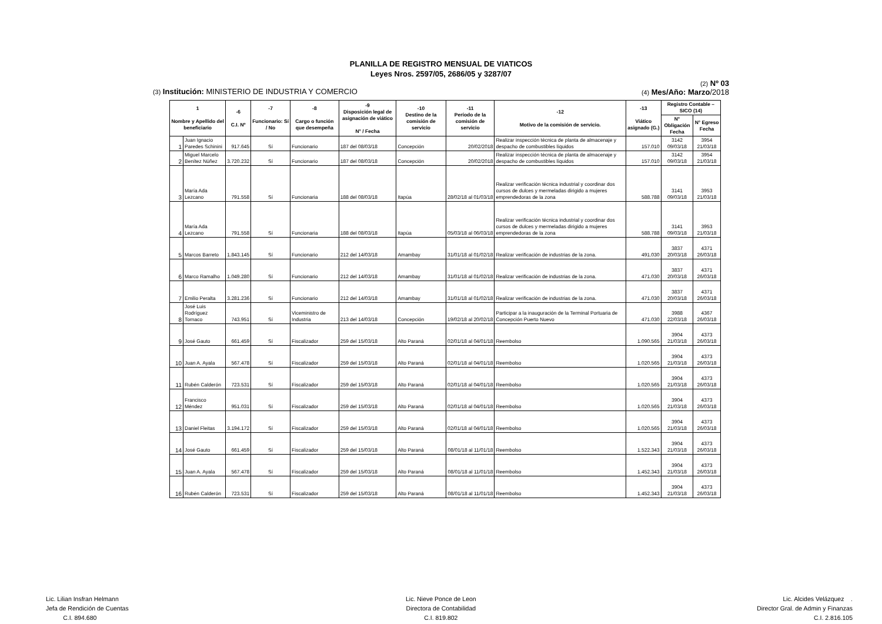PLANILLA DE REGISTRO MENSUAL DE VIATICOS
Leyes Nros. 2597/05, 2686/05 y 3287/07
(3) Institución: MINISTERIO DE INDUSTRIA Y COMERCIO
(2) Nº 03
(4) Mes/Año: Marzo/2018
| 1 Nombre y Apellido del beneficiario | | -6 C.I. Nº | -7 Funcionario: Sí / No | -8 Cargo o función que desempeña | -9 Disposición legal de asignación de viático N° / Fecha | -10 Destino de la comisión de servicio | -11 Período de la comisión de servicio | -12 Motivo de la comisión de servicio. | -13 Viático asignado (G.) | Registro Contable – SICO (14) | |
| --- | --- | --- | --- | --- | --- | --- | --- | --- | --- | --- | --- |
| | | | | | | | | | | N° Obligación Fecha | N° Egreso Fecha |
| 1 | Juan Ignacio Paredes Schinini | 917.645 | Sí | Funcionario | 187 del 08/03/18 | Concepción | 20/02/2018 | Realizar inspección técnica de planta de almacenaje y despacho de combustibles líquidos | 157.010 | 3142 09/03/18 | 3954 21/03/18 |
| 2 | Miguel Marcelo Benítez Núñez | 3.720.232 | Sí | Funcionario | 187 del 08/03/18 | Concepción | 20/02/2018 | Realizar inspección técnica de planta de almacenaje y despacho de combustibles líquidos | 157.010 | 3142 09/03/18 | 3954 21/03/18 |
| 3 | María Ada Lezcano | 791.558 | Sí | Funcionaria | 188 del 08/03/18 | Itapúa | 28/02/18 al 01/03/18 | Realizar verificación técnica industrial y coordinar dos cursos de dulces y mermeladas dirigido a mujeres emprendedoras de la zona | 588.788 | 3141 09/03/18 | 3953 21/03/18 |
| 4 | María Ada Lezcano | 791.558 | Sí | Funcionaria | 188 del 08/03/18 | Itapúa | 05/03/18 al 06/03/18 | Realizar verificación técnica industrial y coordinar dos cursos de dulces y mermeladas dirigido a mujeres emprendedoras de la zona | 588.788 | 3141 09/03/18 | 3953 21/03/18 |
| 5 | Marcos Barreto | 1.843.145 | Sí | Funcionario | 212 del 14/03/18 | Amambay | 31/01/18 al 01/02/18 | Realizar verificación de industrias de la zona. | 491.030 | 3837 20/03/18 | 4371 26/03/18 |
| 6 | Marco Ramalho | 1.049.280 | Sí | Funcionario | 212 del 14/03/18 | Amambay | 31/01/18 al 01/02/18 | Realizar verificación de industrias de la zona. | 471.030 | 3837 20/03/18 | 4371 26/03/18 |
| 7 | Emilio Peralta | 3.281.236 | Sí | Funcionario | 212 del 14/03/18 | Amambay | 31/01/18 al 01/02/18 | Realizar verificación de industrias de la zona. | 471.030 | 3837 20/03/18 | 4371 26/03/18 |
| 8 | José Luis Rodríguez Tornaco | 743.951 | Sí | Viceministro de Industria | 213 del 14/03/18 | Concepción | 19/02/18 al 20/02/18 | Participar a la inauguración de la Terminal Portuaria de Concepción Puerto Nuevo | 471.030 | 3988 22/03/18 | 4367 26/03/18 |
| 9 | José Gauto | 661.459 | Sí | Fiscalizador | 259 del 15/03/18 | Alto Paraná | 02/01/18 al 04/01/18 | Reembolso | 1.090.565 | 3904 21/03/18 | 4373 26/03/18 |
| 10 | Juan A. Ayala | 567.478 | Sí | Fiscalizador | 259 del 15/03/18 | Alto Paraná | 02/01/18 al 04/01/18 | Reembolso | 1.020.565 | 3904 21/03/18 | 4373 26/03/18 |
| 11 | Rubén Calderón | 723.531 | Sí | Fiscalizador | 259 del 15/03/18 | Alto Paraná | 02/01/18 al 04/01/18 | Reembolso | 1.020.565 | 3904 21/03/18 | 4373 26/03/18 |
| 12 | Francisco Méndez | 951.031 | Sí | Fiscalizador | 259 del 15/03/18 | Alto Paraná | 02/01/18 al 04/01/18 | Reembolso | 1.020.565 | 3904 21/03/18 | 4373 26/03/18 |
| 13 | Daniel Fleitas | 3.194.172 | Sí | Fiscalizador | 259 del 15/03/18 | Alto Paraná | 02/01/18 al 04/01/18 | Reembolso | 1.020.565 | 3904 21/03/18 | 4373 26/03/18 |
| 14 | José Gauto | 661.459 | Sí | Fiscalizador | 259 del 15/03/18 | Alto Paraná | 08/01/18 al 11/01/18 | Reembolso | 1.522.343 | 3904 21/03/18 | 4373 26/03/18 |
| 15 | Juan A. Ayala | 567.478 | Sí | Fiscalizador | 259 del 15/03/18 | Alto Paraná | 08/01/18 al 11/01/18 | Reembolso | 1.452.343 | 3904 21/03/18 | 4373 26/03/18 |
| 16 | Rubén Calderón | 723.531 | Sí | Fiscalizador | 259 del 15/03/18 | Alto Paraná | 08/01/18 al 11/01/18 | Reembolso | 1.452.343 | 3904 21/03/18 | 4373 26/03/18 |
Lic. Lilian Insfran Helmann
Jefa de Rendición de Cuentas
C.I. 894.680
Lic. Nieve Ponce de Leon
Directora de Contabilidad
C.I. 819.802
Lic. Alcides Velázquez .
Director Gral. de Admin y Finanzas
C.I. 2.816.105